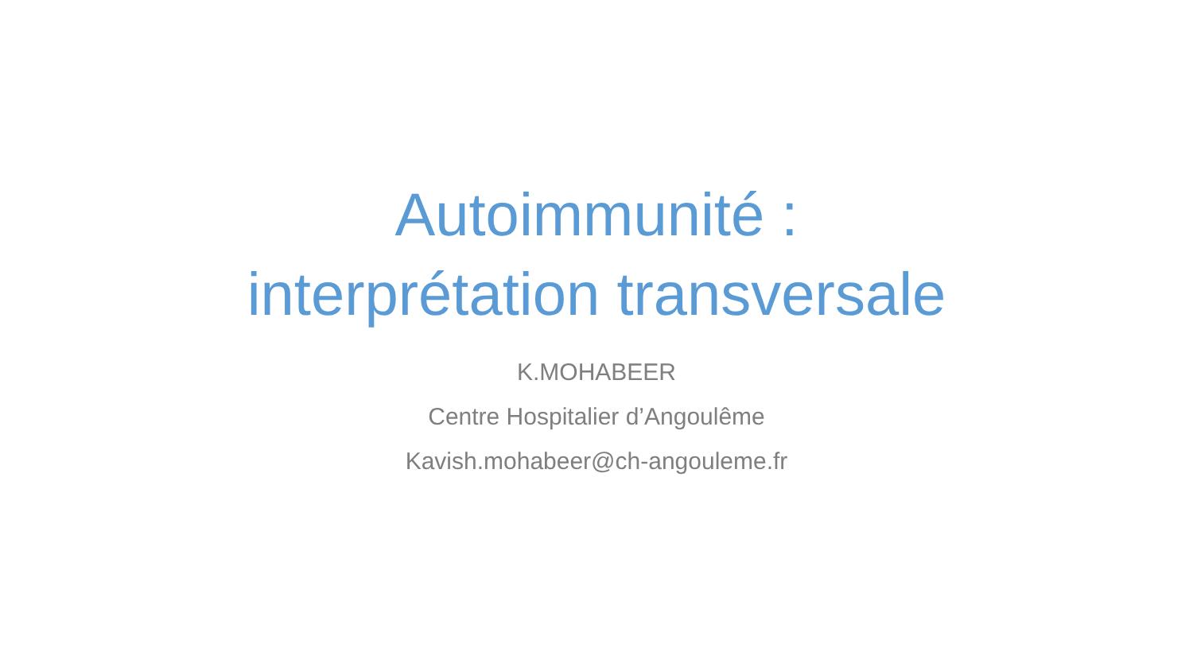Autoimmunité :
interprétation transversale
K.MOHABEER
Centre Hospitalier d’Angoulême
Kavish.mohabeer@ch-angouleme.fr